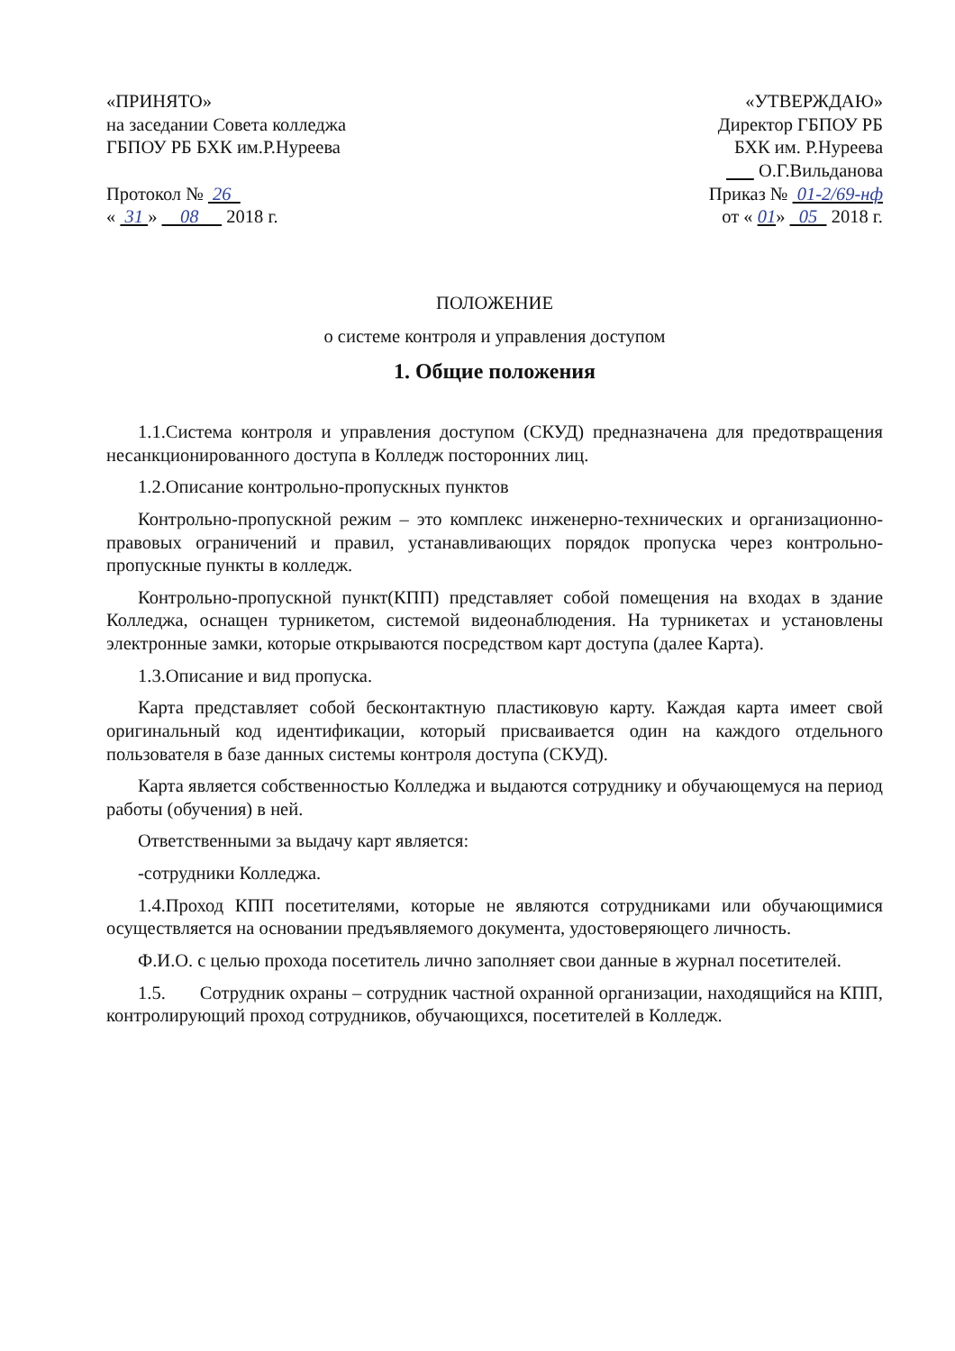«ПРИНЯТО»
на заседании Совета колледжа
ГБПОУ РБ БХК им.Р.Нуреева
Протокол № 26
« 31 » 08 2018 г.
«УТВЕРЖДАЮ»
Директор ГБПОУ РБ
БХК им. Р.Нуреева
О.Г.Вильданова
Приказ № 01-2/69-нф
от « 01» 05 2018 г.
ПОЛОЖЕНИЕ
о системе контроля и управления доступом
1. Общие положения
1.1.Система контроля и управления доступом (СКУД) предназначена для предотвращения несанкционированного доступа в Колледж посторонних лиц.
1.2.Описание контрольно-пропускных пунктов
Контрольно-пропускной режим – это комплекс инженерно-технических и организационно-правовых ограничений и правил, устанавливающих порядок пропуска через контрольно-пропускные пункты в колледж.
Контрольно-пропускной пункт(КПП) представляет собой помещения на входах в здание Колледжа, оснащен турникетом, системой видеонаблюдения. На турникетах и установлены электронные замки, которые открываются посредством карт доступа (далее Карта).
1.3.Описание и вид пропуска.
Карта представляет собой бесконтактную пластиковую карту. Каждая карта имеет свой оригинальный код идентификации, который присваивается один на каждого отдельного пользователя в базе данных системы контроля доступа (СКУД).
Карта является собственностью Колледжа и выдаются сотруднику и обучающемуся на период работы (обучения) в ней.
Ответственными за выдачу карт является:
-сотрудники Колледжа.
1.4.Проход КПП посетителями, которые не являются сотрудниками или обучающимися осуществляется на основании предъявляемого документа, удостоверяющего личность.
Ф.И.О. с целью прохода посетитель лично заполняет свои данные в журнал посетителей.
1.5. Сотрудник охраны – сотрудник частной охранной организации, находящийся на КПП, контролирующий проход сотрудников, обучающихся, посетителей в Колледж.